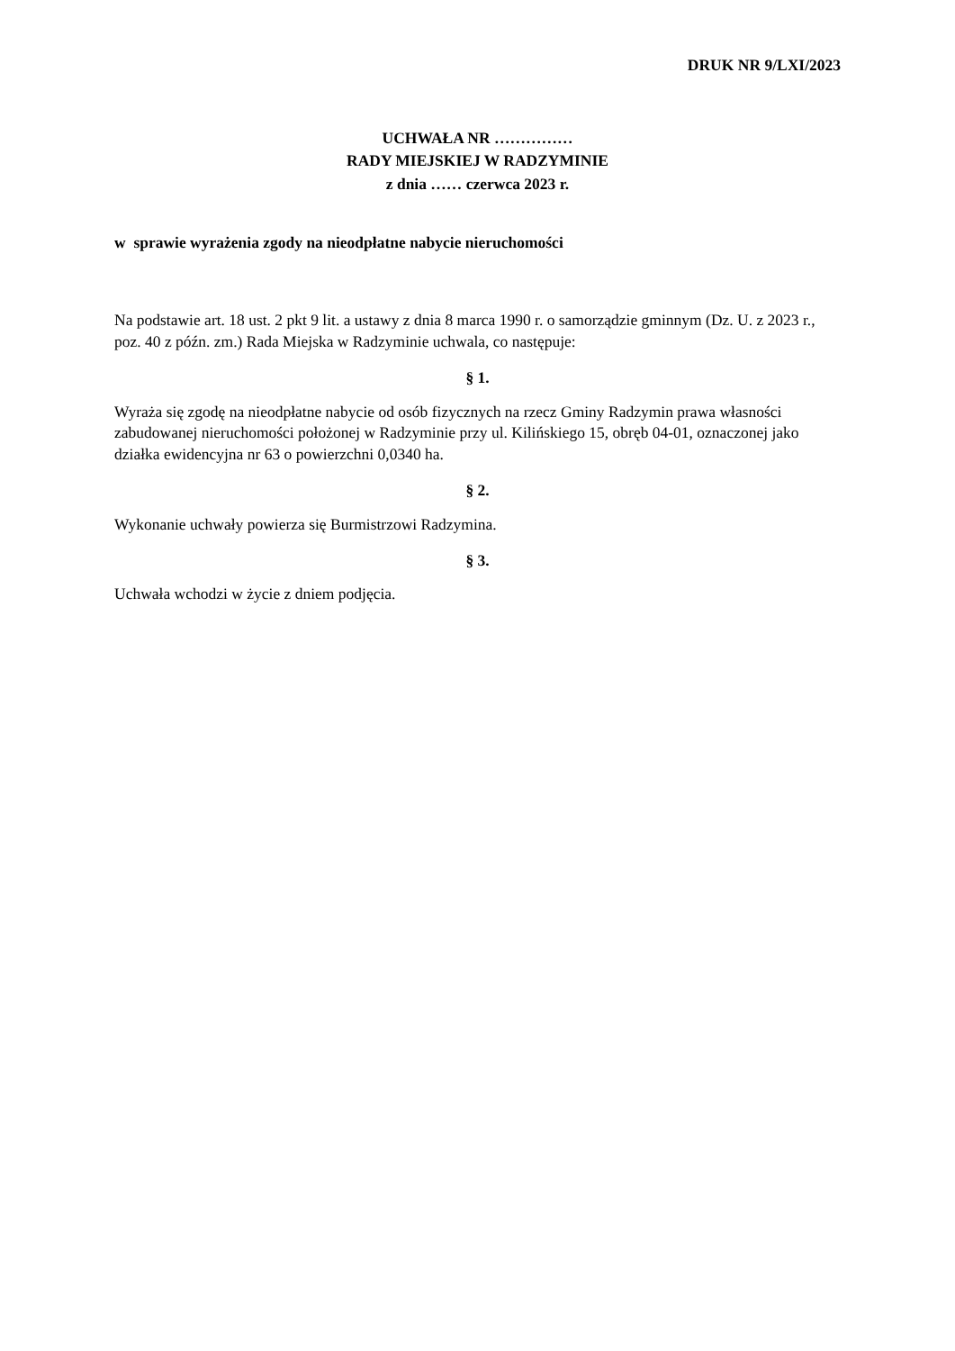DRUK NR 9/LXI/2023
UCHWAŁA NR ……………
RADY MIEJSKIEJ W RADZYMINIE
z dnia …… czerwca 2023 r.
w sprawie wyrażenia zgody na nieodpłatne nabycie nieruchomości
Na podstawie art. 18 ust. 2 pkt 9 lit. a ustawy z dnia 8 marca 1990 r. o samorządzie gminnym (Dz. U. z 2023 r., poz. 40 z późn. zm.) Rada Miejska w Radzyminie uchwala, co następuje:
§ 1.
Wyraża się zgodę na nieodpłatne nabycie od osób fizycznych na rzecz Gminy Radzymin prawa własności zabudowanej nieruchomości położonej w Radzyminie przy ul. Kilińskiego 15, obręb 04-01, oznaczonej jako działka ewidencyjna nr 63 o powierzchni 0,0340 ha.
§ 2.
Wykonanie uchwały powierza się Burmistrzowi Radzymina.
§ 3.
Uchwała wchodzi w życie z dniem podjęcia.